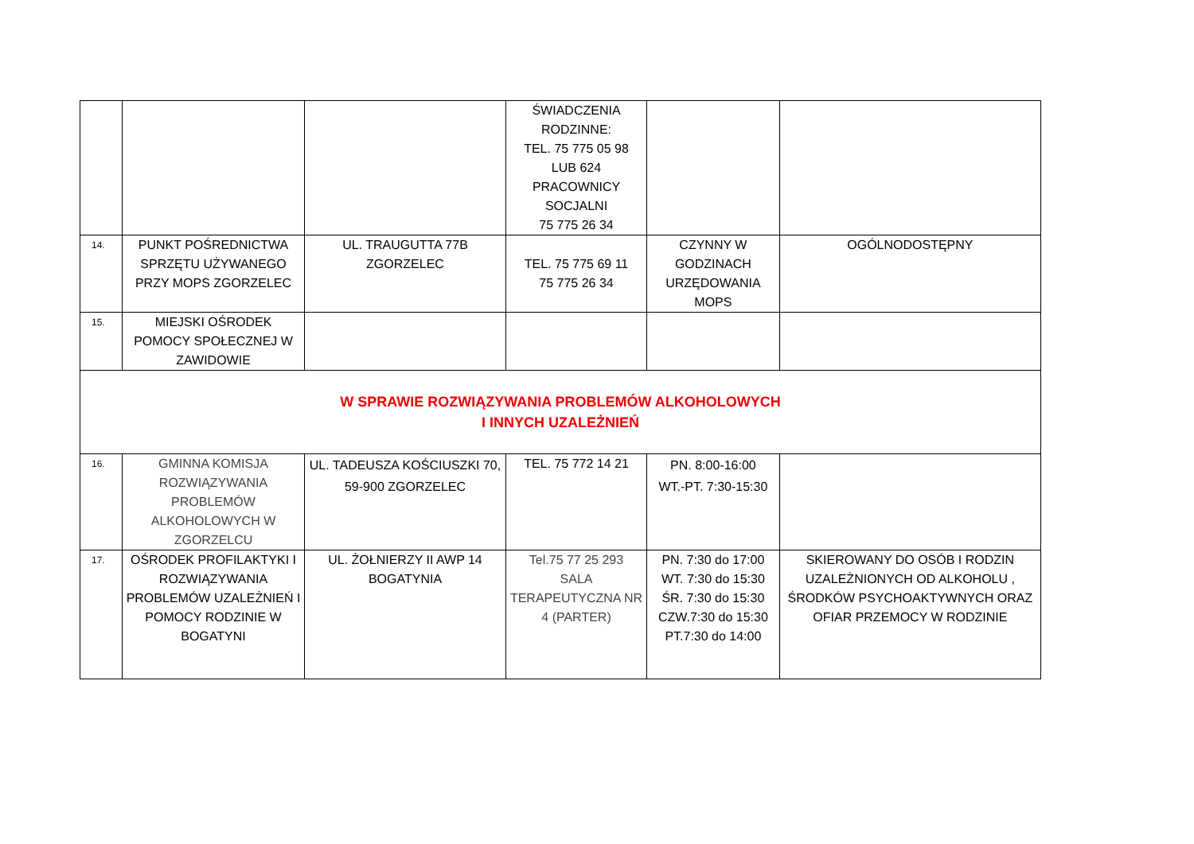| | | | ŚWIADCZENIA RODZINNE: TEL. 75 775 05 98 LUB 624 PRACOWNICY SOCJALNI 75 775 26 34 | | | |
| 14. | PUNKT POŚREDNICTWA SPRZĘTU UŻYWANEGO PRZY MOPS ZGORZELEC | UL. TRAUGUTTA 77B ZGORZELEC | TEL. 75 775 69 11 75 775 26 34 | CZYNNY W GODZINACH URZĘDOWANIA MOPS | | OGÓLNODOSTĘPNY |
| 15. | MIEJSKI OŚRODEK POMOCY SPOŁECZNEJ W ZAWIDOWIE | | | | | |
| W SPRAWIE ROZWIĄZYWANIA PROBLEMÓW ALKOHOLOWYCH I INNYCH UZALEŻNIEŃ | | | | | | |
| 16. | GMINNA KOMISJA ROZWIĄZYWANIA PROBLEMÓW ALKOHOLOWYCH W ZGORZELCU | UL. TADEUSZA KOŚCIUSZKI 70, 59-900 ZGORZELEC | TEL. 75 772 14 21 | PN. 8:00-16:00 WT.-PT. 7:30-15:30 | | |
| 17. | OŚRODEK PROFILAKTYKI I ROZWIĄZYWANIA PROBLEMÓW UZALEŻNIEŃ I POMOCY RODZINIE W BOGATYNI | UL. ŻOŁNIERZY II AWP 14 BOGATYNIA | Tel.75 77 25 293 SALA TERAPEUTYCZNA NR 4 (PARTER) | PN. 7:30 do 17:00 WT. 7:30 do 15:30 ŚR. 7:30 do 15:30 CZW.7:30 do 15:30 PT.7:30 do 14:00 | SKIEROWANY DO OSÓB I RODZIN UZALEŻNIONYCH OD ALKOHOLU , ŚRODKÓW PSYCHOAKTYWNYCH ORAZ OFIAR PRZEMOCY W RODZINIE | |